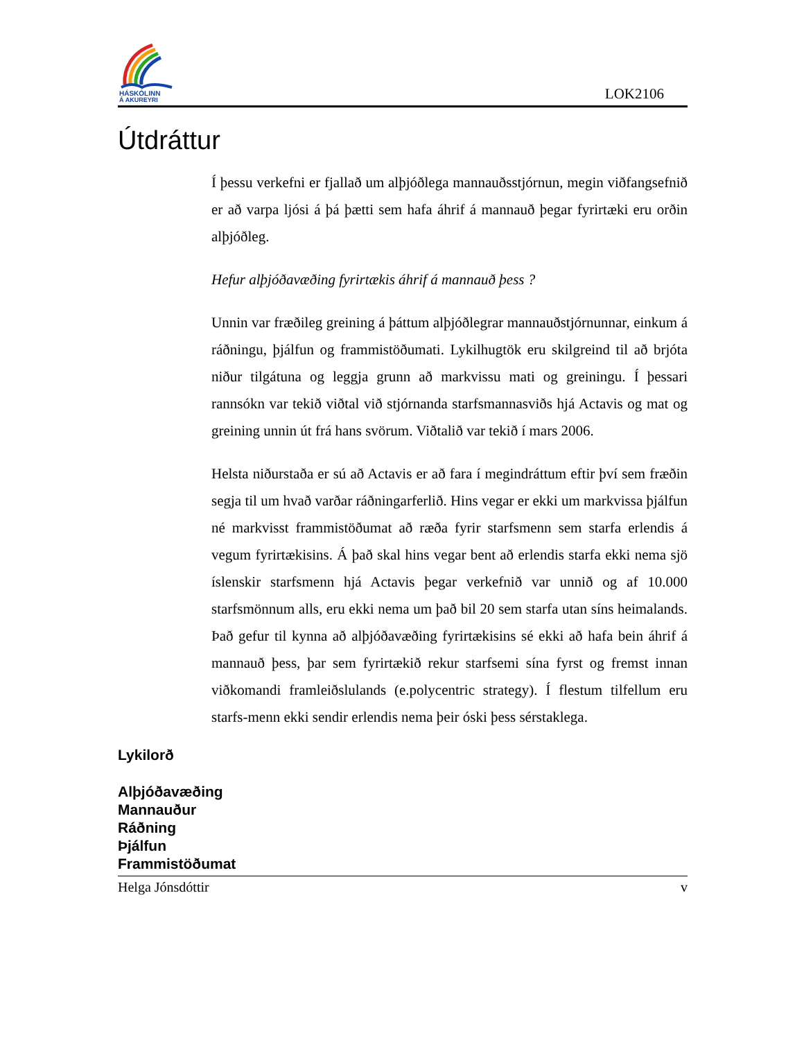HÁSKÓLINN
Á AKUREYRI
LOK2106
Útdráttur
Í þessu verkefni er fjallað um alþjóðlega mannauðsstjórnun, megin viðfangsefnið er að varpa ljósi á þá þætti sem hafa áhrif á mannauð þegar fyrirtæki eru orðin alþjóðleg.
Hefur alþjóðavæðing fyrirtækis áhrif á mannauð þess ?
Unnin var fræðileg greining á þáttum alþjóðlegrar mannauðstjórnunnar, einkum á ráðningu, þjálfun og frammistöðumati. Lykilhugtök eru skilgreind til að brjóta niður tilgátuna og leggja grunn að markvissu mati og greiningu. Í þessari rannsókn var tekið viðtal við stjórnanda starfsmannasviðs hjá Actavis og mat og greining unnin út frá hans svörum. Viðtalið var tekið í mars 2006.
Helsta niðurstaða er sú að Actavis er að fara í megindráttum eftir því sem fræðin segja til um hvað varðar ráðningarferlið. Hins vegar er ekki um markvissa þjálfun né markvisst frammistöðumat að ræða fyrir starfsmenn sem starfa erlendis á vegum fyrirtækisins. Á það skal hins vegar bent að erlendis starfa ekki nema sjö íslenskir starfsmenn hjá Actavis þegar verkefnið var unnið og af 10.000 starfsmönnum alls, eru ekki nema um það bil 20 sem starfa utan síns heimalands. Það gefur til kynna að alþjóðavæðing fyrirtækisins sé ekki að hafa bein áhrif á mannauð þess, þar sem fyrirtækið rekur starfsemi sína fyrst og fremst innan viðkomandi framleiðslulands (e.polycentric strategy). Í flestum tilfellum eru starfs-menn ekki sendir erlendis nema þeir óski þess sérstaklega.
Lykilorð
Alþjóðavæðing
Mannauður
Ráðning
Þjálfun
Frammistöðumat
Helga Jónsdóttir v